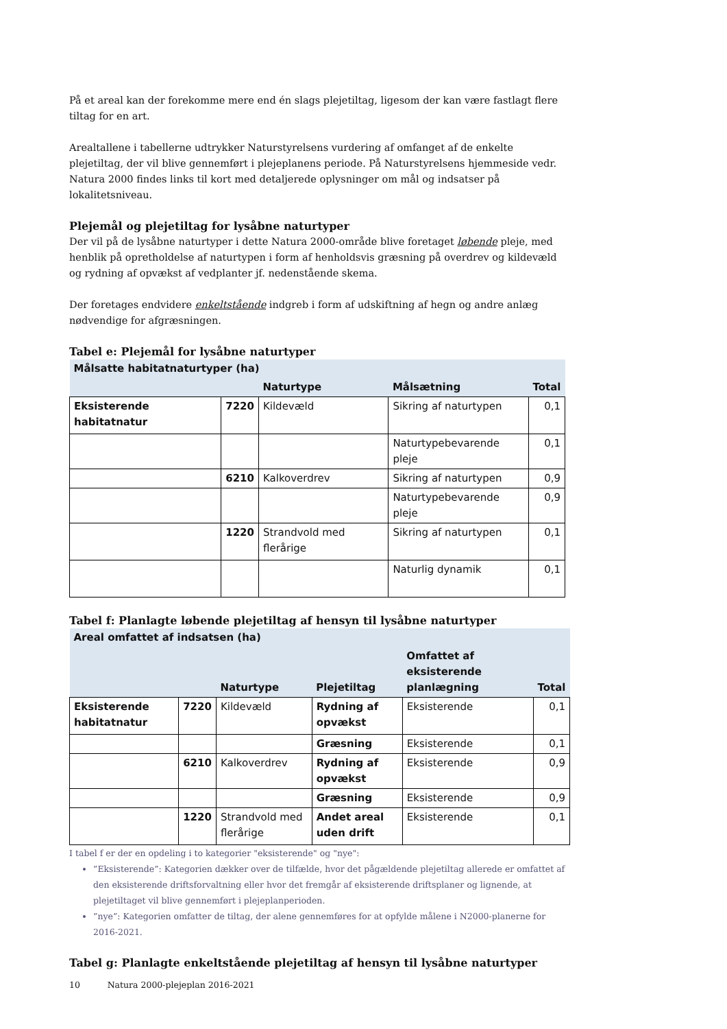På et areal kan der forekomme mere end én slags plejetiltag, ligesom der kan være fastlagt flere tiltag for en art.
Arealtallene i tabellerne udtrykker Naturstyrelsens vurdering af omfanget af de enkelte plejetiltag, der vil blive gennemført i plejeplanens periode. På Naturstyrelsens hjemmeside vedr. Natura 2000 findes links til kort med detaljerede oplysninger om mål og indsatser på lokalitetsniveau.
Plejemål og plejetiltag for lysåbne naturtyper
Der vil på de lysåbne naturtyper i dette Natura 2000-område blive foretaget løbende pleje, med henblik på opretholdelse af naturtypen i form af henholdsvis græsning på overdrev og kildevæld og rydning af opvækst af vedplanter jf. nedenstående skema.
Der foretages endvidere enkeltstående indgreb i form af udskiftning af hegn og andre anlæg nødvendige for afgræsningen.
Tabel e: Plejemål for lysåbne naturtyper
| Målsatte habitatnaturtyper (ha) | | | | |
| | | Naturtype | Målsætning | Total |
| Eksisterende habitatnatur | 7220 | Kildevæld | Sikring af naturtypen | 0,1 |
| | | | Naturtypebevarende pleje | 0,1 |
| | 6210 | Kalkoverdrev | Sikring af naturtypen | 0,9 |
| | | | Naturtypebevarende pleje | 0,9 |
| | 1220 | Strandvold med flerårige | Sikring af naturtypen | 0,1 |
| | | | Naturlig dynamik | 0,1 |
Tabel f: Planlagte løbende plejetiltag af hensyn til lysåbne naturtyper
| Areal omfattet af indsatsen (ha) | | | | | |
| | | Naturtype | Plejetiltag | Omfattet af eksisterende planlægning | Total |
| Eksisterende habitatnatur | 7220 | Kildevæld | Rydning af opvækst | Eksisterende | 0,1 |
| | | | Græsning | Eksisterende | 0,1 |
| | 6210 | Kalkoverdrev | Rydning af opvækst | Eksisterende | 0,9 |
| | | | Græsning | Eksisterende | 0,9 |
| | 1220 | Strandvold med flerårige | Andet areal uden drift | Eksisterende | 0,1 |
I tabel f er der en opdeling i to kategorier "eksisterende" og "nye":
”Eksisterende”: Kategorien dækker over de tilfælde, hvor det pågældende plejetiltag allerede er omfattet af den eksisterende driftsforvaltning eller hvor det fremgår af eksisterende driftsplaner og lignende, at plejetiltaget vil blive gennemført i plejeplanperioden.
”nye”: Kategorien omfatter de tiltag, der alene gennemføres for at opfylde målene i N2000-planerne for 2016-2021.
Tabel g: Planlagte enkeltstående plejetiltag af hensyn til lysåbne naturtyper
10 Natura 2000-plejeplan 2016-2021